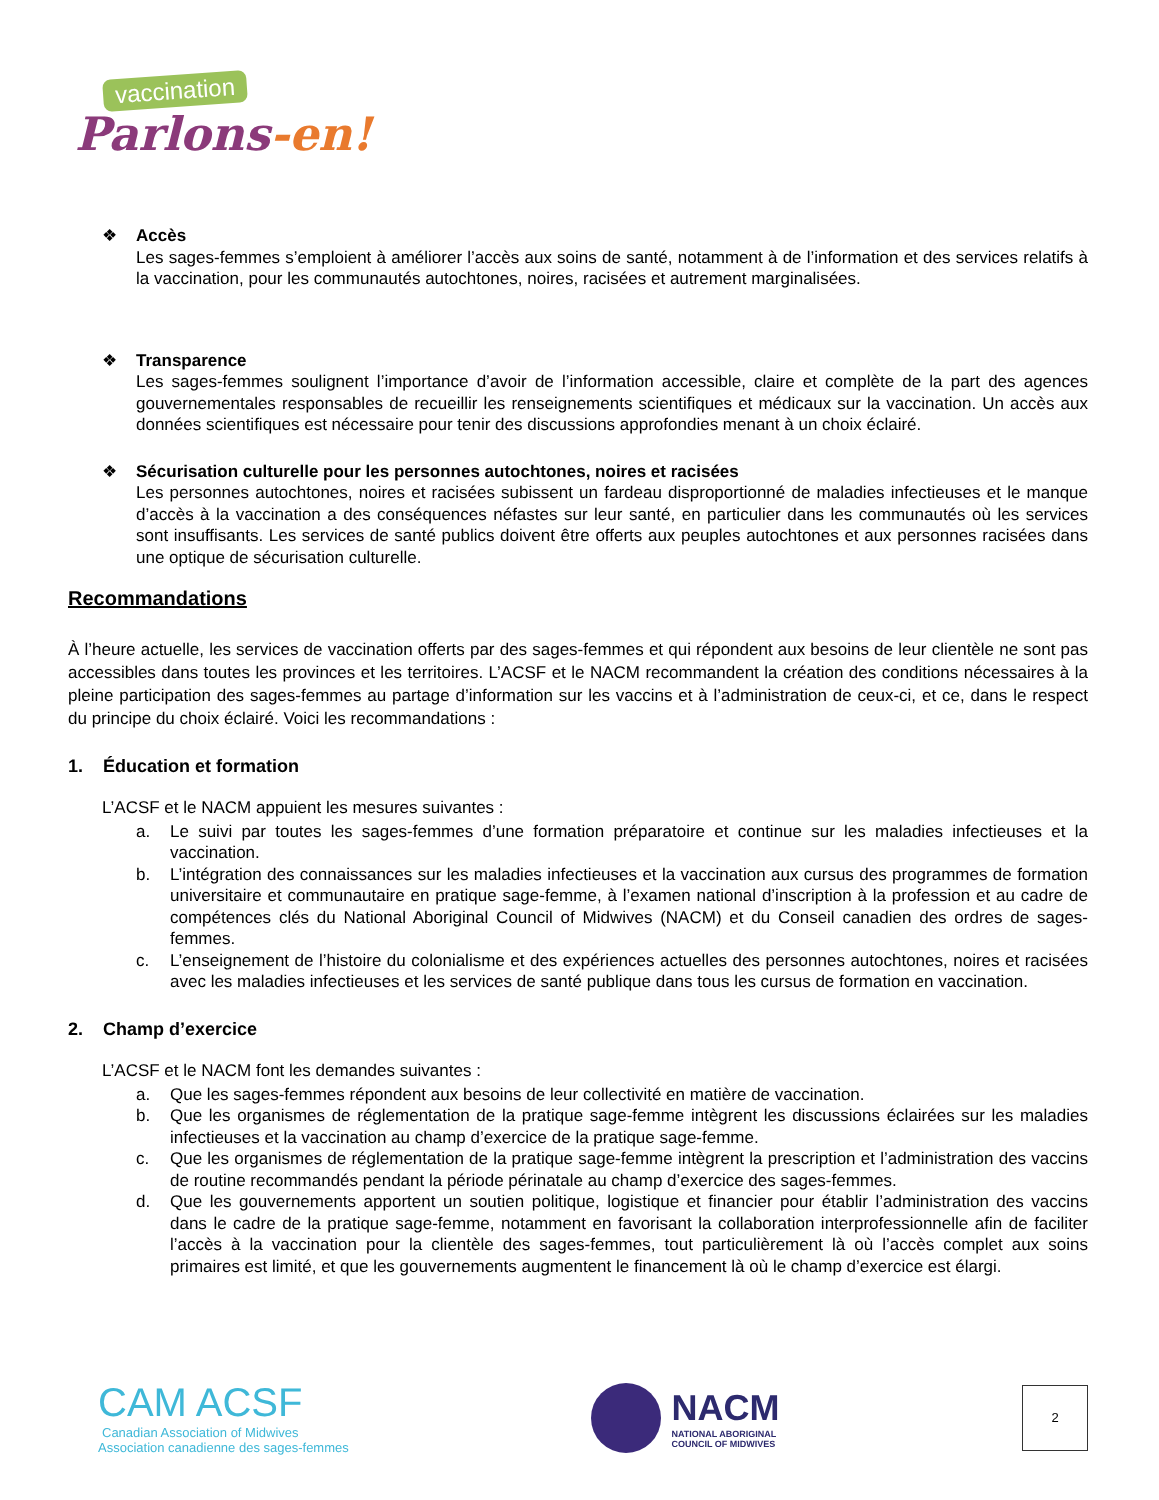vaccination
Parlons-en!
Accès
Les sages-femmes s’emploient à améliorer l’accès aux soins de santé, notamment à de l’information et des services relatifs à la vaccination, pour les communautés autochtones, noires, racisées et autrement marginalisées.
Transparence
Les sages-femmes soulignent l’importance d’avoir de l’information accessible, claire et complète de la part des agences gouvernementales responsables de recueillir les renseignements scientifiques et médicaux sur la vaccination. Un accès aux données scientifiques est nécessaire pour tenir des discussions approfondies menant à un choix éclairé.
Sécurisation culturelle pour les personnes autochtones, noires et racisées
Les personnes autochtones, noires et racisées subissent un fardeau disproportionné de maladies infectieuses et le manque d’accès à la vaccination a des conséquences néfastes sur leur santé, en particulier dans les communautés où les services sont insuffisants. Les services de santé publics doivent être offerts aux peuples autochtones et aux personnes racisées dans une optique de sécurisation culturelle.
Recommandations
À l’heure actuelle, les services de vaccination offerts par des sages-femmes et qui répondent aux besoins de leur clientèle ne sont pas accessibles dans toutes les provinces et les territoires. L’ACSF et le NACM recommandent la création des conditions nécessaires à la pleine participation des sages-femmes au partage d’information sur les vaccins et à l’administration de ceux-ci, et ce, dans le respect du principe du choix éclairé. Voici les recommandations :
1. Éducation et formation
L’ACSF et le NACM appuient les mesures suivantes :
a. Le suivi par toutes les sages-femmes d’une formation préparatoire et continue sur les maladies infectieuses et la vaccination.
b. L’intégration des connaissances sur les maladies infectieuses et la vaccination aux cursus des programmes de formation universitaire et communautaire en pratique sage-femme, à l’examen national d’inscription à la profession et au cadre de compétences clés du National Aboriginal Council of Midwives (NACM) et du Conseil canadien des ordres de sages-femmes.
c. L’enseignement de l’histoire du colonialisme et des expériences actuelles des personnes autochtones, noires et racisées avec les maladies infectieuses et les services de santé publique dans tous les cursus de formation en vaccination.
2. Champ d’exercice
L’ACSF et le NACM font les demandes suivantes :
a. Que les sages-femmes répondent aux besoins de leur collectivité en matière de vaccination.
b. Que les organismes de réglementation de la pratique sage-femme intègrent les discussions éclairées sur les maladies infectieuses et la vaccination au champ d’exercice de la pratique sage-femme.
c. Que les organismes de réglementation de la pratique sage-femme intègrent la prescription et l’administration des vaccins de routine recommandés pendant la période périnatale au champ d’exercice des sages-femmes.
d. Que les gouvernements apportent un soutien politique, logistique et financier pour établir l’administration des vaccins dans le cadre de la pratique sage-femme, notamment en favorisant la collaboration interprofessionnelle afin de faciliter l’accès à la vaccination pour la clientèle des sages-femmes, tout particulièrement là où l’accès complet aux soins primaires est limité, et que les gouvernements augmentent le financement là où le champ d’exercice est élargi.
CAM ACSF
Canadian Association of Midwives
Association canadienne des sages-femmes
NACM
NATIONAL ABORIGINAL
COUNCIL OF MIDWIVES
2